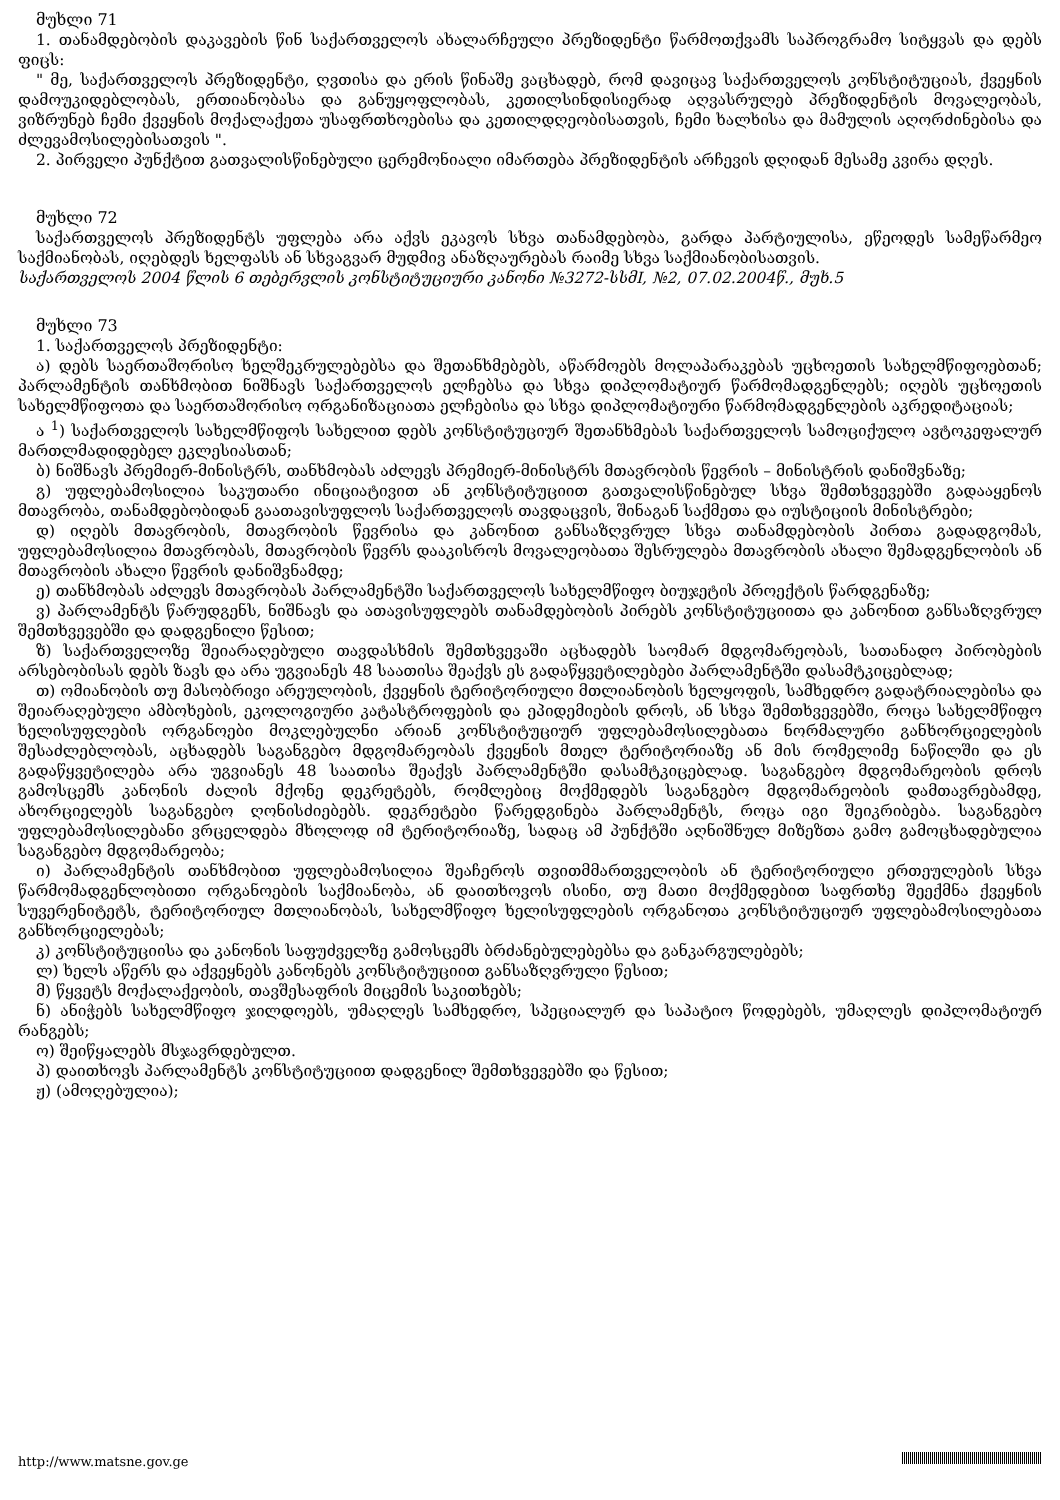მუხლი 71
1. თანამდებობის დაკავების წინ საქართველოს ახალარჩეული პრეზიდენტი წარმოთქვამს საპროგრამო სიტყვას და დებს ფიცს:
" მე, საქართველოს პრეზიდენტი, ღვთისა და ერის წინაშე ვაცხადებ, რომ დავიცავ საქართველოს კონსტიტუციას, ქვეყნის დამოუკიდებლობას, ერთიანობასა და განუყოფლობას, კეთილსინდისიერად აღვასრულებ პრეზიდენტის მოვალეობას, ვიზრუნებ ჩემი ქვეყნის მოქალაქეთა უსაფრთხოებისა და კეთილდღეობისათვის, ჩემი ხალხისა და მამულის აღორძინებისა და ძლევამოსილებისათვის ".
2. პირველი პუნქტით გათვალისწინებული ცერემონიალი იმართება პრეზიდენტის არჩევის დღიდან მესამე კვირა დღეს.
მუხლი 72
საქართველოს პრეზიდენტს უფლება არა აქვს ეკავოს სხვა თანამდებობა, გარდა პარტიულისა, ეწეოდეს სამეწარმეო საქმიანობას, იღებდეს ხელფასს ან სხვაგვარ მუდმივ ანაზღაურებას რაიმე სხვა საქმიანობისათვის.
საქართველოს 2004 წლის 6 თებერვლის კონსტიტუციური კანონი №3272-სსმI, №2, 07.02.2004წ., მუხ.5
მუხლი 73
1. საქართველოს პრეზიდენტი:
ა) დებს საერთაშორისო ხელშეკრულებებსა და შეთანხმებებს, აწარმოებს მოლაპარაკებას უცხოეთის სახელმწიფოებთან; პარლამენტის თანხმობით ნიშნავს საქართველოს ელჩებსა და სხვა დიპლომატიურ წარმომადგენლებს; იღებს უცხოეთის სახელმწიფოთა და საერთაშორისო ორგანიზაციათა ელჩებისა და სხვა დიპლომატიური წარმომადგენლების აკრედიტაციას;
ა <sup>1</sup>) საქართველოს სახელმწიფოს სახელით დებს კონსტიტუციურ შეთანხმებას საქართველოს სამოციქულო ავტოკეფალურ მართლმადიდებელ ეკლესიასთან;
ბ) ნიშნავს პრემიერ-მინისტრს, თანხმობას აძლევს პრემიერ-მინისტრს მთავრობის წევრის – მინისტრის დანიშვნაზე;
გ) უფლებამოსილია საკუთარი ინიციატივით ან კონსტიტუციით გათვალისწინებულ სხვა შემთხვევებში გადააყენოს მთავრობა, თანამდებობიდან გაათავისუფლოს საქართველოს თავდაცვის, შინაგან საქმეთა და იუსტიციის მინისტრები;
დ) იღებს მთავრობის, მთავრობის წევრისა და კანონით განსაზღვრულ სხვა თანამდებობის პირთა გადადგომას, უფლებამოსილია მთავრობას, მთავრობის წევრს დააკისროს მოვალეობათა შესრულება მთავრობის ახალი შემადგენლობის ან მთავრობის ახალი წევრის დანიშვნამდე;
ე) თანხმობას აძლევს მთავრობას პარლამენტში საქართველოს სახელმწიფო ბიუჯეტის პროექტის წარდგენაზე;
ვ) პარლამენტს წარუდგენს, ნიშნავს და ათავისუფლებს თანამდებობის პირებს კონსტიტუციითა და კანონით განსაზღვრულ შემთხვევებში და დადგენილი წესით;
ზ) საქართველოზე შეიარაღებული თავდასხმის შემთხვევაში აცხადებს საომარ მდგომარეობას, სათანადო პირობების არსებობისას დებს ზავს და არა უგვიანეს 48 საათისა შეაქვს ეს გადაწყვეტილებები პარლამენტში დასამტკიცებლად;
თ) ომიანობის თუ მასობრივი არეულობის, ქვეყნის ტერიტორიული მთლიანობის ხელყოფის, სამხედრო გადატრიალებისა და შეიარაღებული ამბოხების, ეკოლოგიური კატასტროფების და ეპიდემიების დროს, ან სხვა შემთხვევებში, როცა სახელმწიფო ხელისუფლების ორგანოები მოკლებულნი არიან კონსტიტუციურ უფლებამოსილებათა ნორმალური განხორციელების შესაძლებლობას, აცხადებს საგანგებო მდგომარეობას ქვეყნის მთელ ტერიტორიაზე ან მის რომელიმე ნაწილში და ეს გადაწყვეტილება არა უგვიანეს 48 საათისა შეაქვს პარლამენტში დასამტკიცებლად. საგანგებო მდგომარეობის დროს გამოსცემს კანონის ძალის მქონე დეკრეტებს, რომლებიც მოქმედებს საგანგებო მდგომარეობის დამთავრებამდე, ახორციელებს საგანგებო ღონისძიებებს. დეკრეტები წარედგინება პარლამენტს, როცა იგი შეიკრიბება. საგანგებო უფლებამოსილებანი ვრცელდება მხოლოდ იმ ტერიტორიაზე, სადაც ამ პუნქტში აღნიშნულ მიზეზთა გამო გამოცხადებულია საგანგებო მდგომარეობა;
ი) პარლამენტის თანხმობით უფლებამოსილია შეაჩეროს თვითმმართველობის ან ტერიტორიული ერთეულების სხვა წარმომადგენლობითი ორგანოების საქმიანობა, ან დაითხოვოს ისინი, თუ მათი მოქმედებით საფრთხე შეექმნა ქვეყნის სუვერენიტეტს, ტერიტორიულ მთლიანობას, სახელმწიფო ხელისუფლების ორგანოთა კონსტიტუციურ უფლებამოსილებათა განხორციელებას;
კ) კონსტიტუციისა და კანონის საფუძველზე გამოსცემს ბრძანებულებებსა და განკარგულებებს;
ლ) ხელს აწერს და აქვეყნებს კანონებს კონსტიტუციით განსაზღვრული წესით;
მ) წყვეტს მოქალაქეობის, თავშესაფრის მიცემის საკითხებს;
ნ) ანიჭებს სახელმწიფო ჯილდოებს, უმაღლეს სამხედრო, სპეციალურ და საპატიო წოდებებს, უმაღლეს დიპლომატიურ რანგებს;
ო) შეიწყალებს მსჯავრდებულთ.
პ) დაითხოვს პარლამენტს კონსტიტუციით დადგენილ შემთხვევებში და წესით;
ჟ) (ამოღებულია);
http://www.matsne.gov.ge